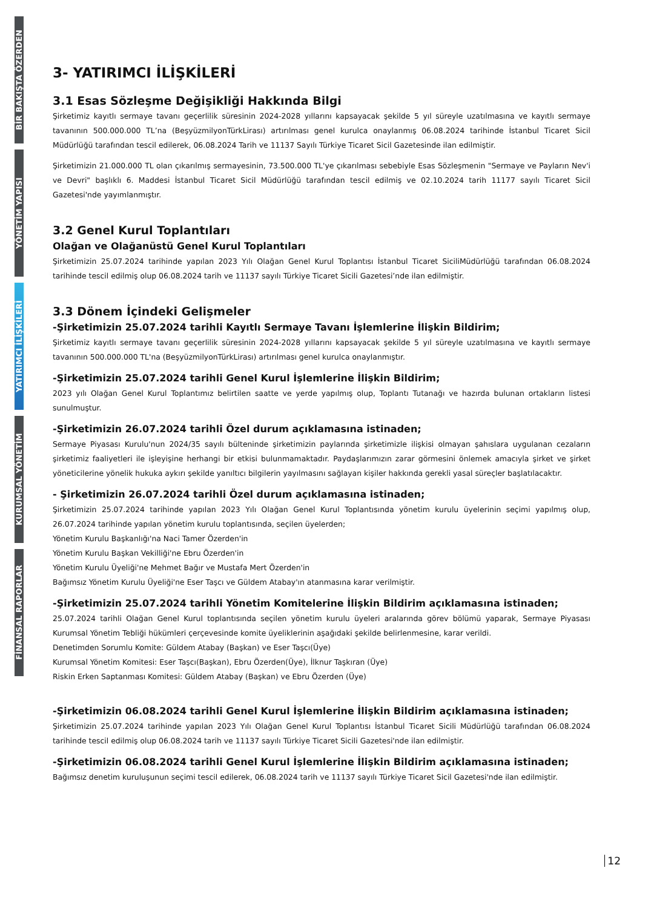BİR BAKIŞTA ÖZERDEN
YÖNETİM YAPISI
YATIRIMCI İLİŞKİLERİ
KURUMSAL YÖNETİM
FİNANSAL RAPORLAR
3- YATIRIMCI İLİŞKİLERİ
3.1 Esas Sözleşme Değişikliği Hakkında Bilgi
Şirketimiz kayıtlı sermaye tavanı geçerlilik süresinin 2024-2028 yıllarını kapsayacak şekilde 5 yıl süreyle uzatılmasına ve kayıtlı sermaye tavanının 500.000.000 TL’na (BeşyüzmilyonTürkLirası) artırılması genel kurulca onaylanmış 06.08.2024 tarihinde İstanbul Ticaret Sicil Müdürlüğü tarafından tescil edilerek, 06.08.2024 Tarih ve 11137 Sayılı Türkiye Ticaret Sicil Gazetesinde ilan edilmiştir.
Şirketimizin 21.000.000 TL olan çıkarılmış sermayesinin, 73.500.000 TL'ye çıkarılması sebebiyle Esas Sözleşmenin "Sermaye ve Payların Nev'i ve Devri" başlıklı 6. Maddesi İstanbul Ticaret Sicil Müdürlüğü tarafından tescil edilmiş ve 02.10.2024 tarih 11177 sayılı Ticaret Sicil Gazetesi'nde yayımlanmıştır.
3.2 Genel Kurul Toplantıları
Olağan ve Olağanüstü Genel Kurul Toplantıları
Şirketimizin 25.07.2024 tarihinde yapılan 2023 Yılı Olağan Genel Kurul Toplantısı İstanbul Ticaret SiciliMüdürlüğü tarafından 06.08.2024 tarihinde tescil edilmiş olup 06.08.2024 tarih ve 11137 sayılı Türkiye Ticaret Sicili Gazetesi’nde ilan edilmiştir.
3.3 Dönem İçindeki Gelişmeler
-Şirketimizin 25.07.2024 tarihli Kayıtlı Sermaye Tavanı İşlemlerine İlişkin Bildirim;
Şirketimiz kayıtlı sermaye tavanı geçerlilik süresinin 2024-2028 yıllarını kapsayacak şekilde 5 yıl süreyle uzatılmasına ve kayıtlı sermaye tavanının 500.000.000 TL'na (BeşyüzmilyonTürkLirası) artırılması genel kurulca onaylanmıştır.
-Şirketimizin 25.07.2024 tarihli Genel Kurul İşlemlerine İlişkin Bildirim;
2023 yılı Olağan Genel Kurul Toplantımız belirtilen saatte ve yerde yapılmış olup, Toplantı Tutanağı ve hazırda bulunan ortakların listesi sunulmuştur.
-Şirketimizin 26.07.2024 tarihli Özel durum açıklamasına istinaden;
Sermaye Piyasası Kurulu'nun 2024/35 sayılı bülteninde şirketimizin paylarında şirketimizle ilişkisi olmayan şahıslara uygulanan cezaların şirketimiz faaliyetleri ile işleyişine herhangi bir etkisi bulunmamaktadır. Paydaşlarımızın zarar görmesini önlemek amacıyla şirket ve şirket yöneticilerine yönelik hukuka aykırı şekilde yanıltıcı bilgilerin yayılmasını sağlayan kişiler hakkında gerekli yasal süreçler başlatılacaktır.
- Şirketimizin 26.07.2024 tarihli Özel durum açıklamasına istinaden;
Şirketimizin 25.07.2024 tarihinde yapılan 2023 Yılı Olağan Genel Kurul Toplantısında yönetim kurulu üyelerinin seçimi yapılmış olup, 26.07.2024 tarihinde yapılan yönetim kurulu toplantısında, seçilen üyelerden;
Yönetim Kurulu Başkanlığı'na Naci Tamer Özerden'in
Yönetim Kurulu Başkan Vekilliği'ne Ebru Özerden'in
Yönetim Kurulu Üyeliği'ne Mehmet Bağır ve Mustafa Mert Özerden'in
Bağımsız Yönetim Kurulu Üyeliği'ne Eser Taşcı ve Güldem Atabay'ın atanmasına karar verilmiştir.
-Şirketimizin 25.07.2024 tarihli Yönetim Komitelerine İlişkin Bildirim açıklamasına istinaden;
25.07.2024 tarihli Olağan Genel Kurul toplantısında seçilen yönetim kurulu üyeleri aralarında görev bölümü yaparak, Sermaye Piyasası Kurumsal Yönetim Tebliği hükümleri çerçevesinde komite üyeliklerinin aşağıdaki şekilde belirlenmesine, karar verildi.
Denetimden Sorumlu Komite: Güldem Atabay (Başkan) ve Eser Taşcı(Üye)
Kurumsal Yönetim Komitesi: Eser Taşcı(Başkan), Ebru Özerden(Üye), İlknur Taşkıran (Üye)
Riskin Erken Saptanması Komitesi: Güldem Atabay (Başkan) ve Ebru Özerden (Üye)
-Şirketimizin 06.08.2024 tarihli Genel Kurul İşlemlerine İlişkin Bildirim açıklamasına istinaden;
Şirketimizin 25.07.2024 tarihinde yapılan 2023 Yılı Olağan Genel Kurul Toplantısı İstanbul Ticaret Sicili Müdürlüğü tarafından 06.08.2024 tarihinde tescil edilmiş olup 06.08.2024 tarih ve 11137 sayılı Türkiye Ticaret Sicili Gazetesi'nde ilan edilmiştir.
-Şirketimizin 06.08.2024 tarihli Genel Kurul İşlemlerine İlişkin Bildirim açıklamasına istinaden;
Bağımsız denetim kuruluşunun seçimi tescil edilerek, 06.08.2024 tarih ve 11137 sayılı Türkiye Ticaret Sicil Gazetesi'nde ilan edilmiştir.
12